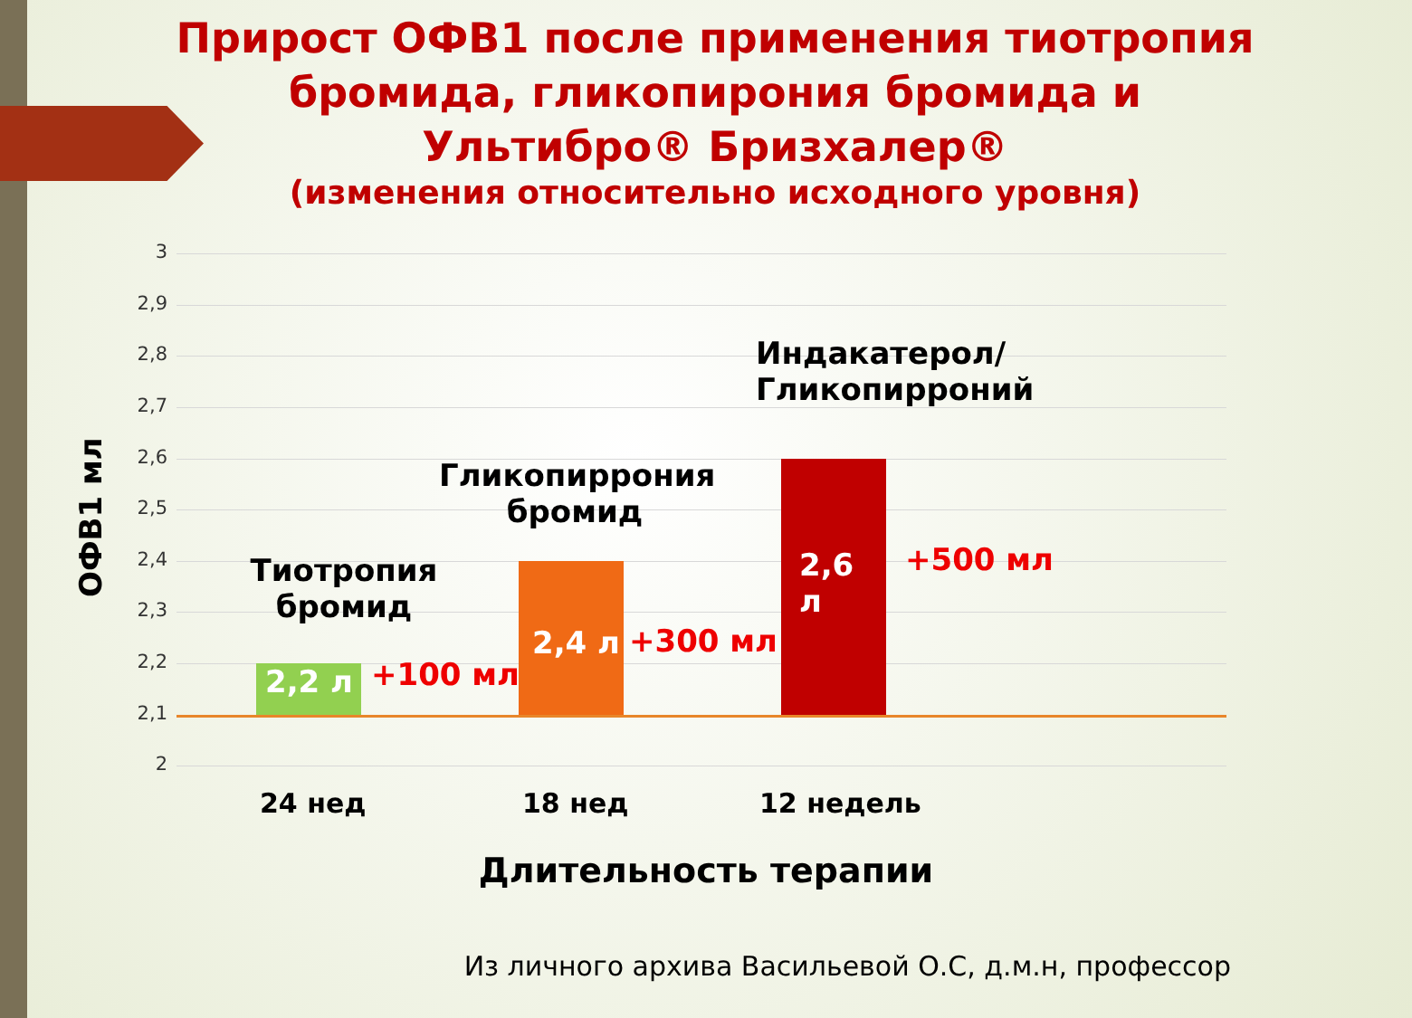Прирост ОФВ1 после применения тиотропия бромида, гликопирония бромида и Ультибро® Бризхалер®
(изменения относительно исходного уровня)
ОФВ1 мл
3
2,9
2,8
2,7
2,6
2,5
2,4
2,3
2,2
2,1
2
Тиотропия бромид
2,2 л +100 мл
Гликопиррония бромид
2,4 л
+300 мл
Индакатерол/
Гликопирроний
2,6 л
+500 мл
24 нед 18 нед 12 недель
Длительность терапии
Из личного архива Васильевой О.С, д.м.н, профессор